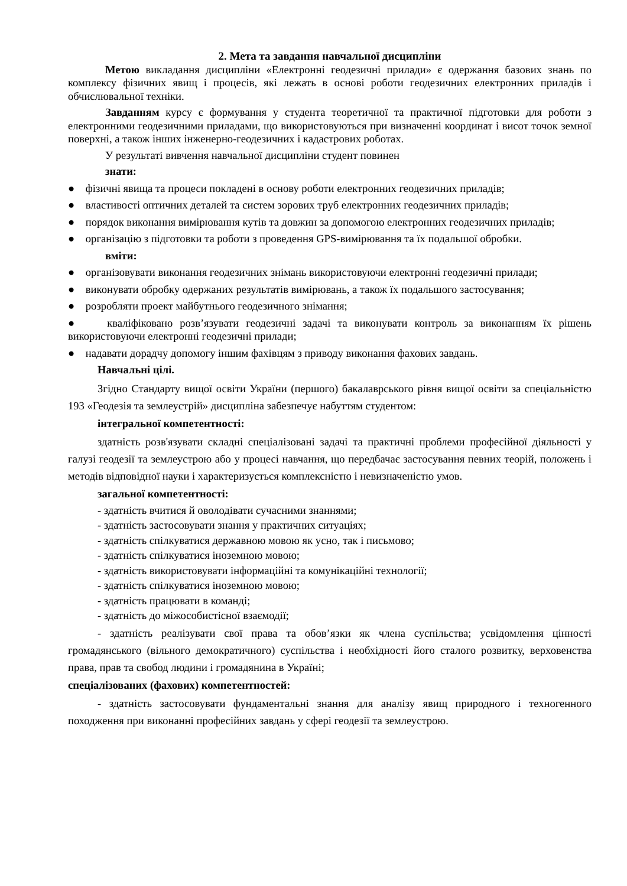2. Мета та завдання навчальної дисципліни
Метою викладання дисципліни «Електронні геодезичні прилади» є одержання базових знань по комплексу фізичних явищ і процесів, які лежать в основі роботи геодезичних електронних приладів і обчислювальної техніки.
Завданням курсу є формування у студента теоретичної та практичної підготовки для роботи з електронними геодезичними приладами, що використовуються при визначенні координат і висот точок земної поверхні, а також інших інженерно-геодезичних і кадастрових роботах.
У результаті вивчення навчальної дисципліни студент повинен
знати:
● фізичні явища та процеси покладені в основу роботи електронних геодезичних приладів;
● властивості оптичних деталей та систем зорових труб електронних геодезичних приладів;
● порядок виконання вимірювання кутів та довжин за допомогою електронних геодезичних приладів;
● організацію з підготовки та роботи з проведення GPS-вимірювання та їх подальшої обробки.
вміти:
● організовувати виконання геодезичних знімань використовуючи електронні геодезичні прилади;
● виконувати обробку одержаних результатів вимірювань, а також їх подальшого застосування;
● розробляти проект майбутнього геодезичного знімання;
● кваліфіковано розв’язувати геодезичні задачі та виконувати контроль за виконанням їх рішень використовуючи електронні геодезичні прилади;
● надавати дорадчу допомогу іншим фахівцям з приводу виконання фахових завдань.
Навчальні цілі.
Згідно Стандарту вищої освіти України (першого) бакалаврського рівня вищої освіти за спеціальністю 193 «Геодезія та землеустрій» дисципліна забезпечує набуттям студентом:
інтегральної компетентності:
здатність розв'язувати складні спеціалізовані задачі та практичні проблеми професійної діяльності у галузі геодезії та землеустрою або у процесі навчання, що передбачає застосування певних теорій, положень і методів відповідної науки і характеризується комплексністю і невизначеністю умов.
загальної компетентності:
- здатність вчитися й оволодівати сучасними знаннями;
- здатність застосовувати знання у практичних ситуаціях;
- здатність спілкуватися державною мовою як усно, так і письмово;
- здатність спілкуватися іноземною мовою;
- здатність використовувати інформаційні та комунікаційні технології;
- здатність спілкуватися іноземною мовою;
- здатність працювати в команді;
- здатність до міжособистісної взаємодії;
- здатність реалізувати свої права та обов’язки як члена суспільства; усвідомлення цінності громадянського (вільного демократичного) суспільства і необхідності його сталого розвитку, верховенства права, прав та свобод людини і громадянина в Україні;
спеціалізованих (фахових) компетентностей:
- здатність застосовувати фундаментальні знання для аналізу явищ природного і техногенного походження при виконанні професійних завдань у сфері геодезії та землеустрою.